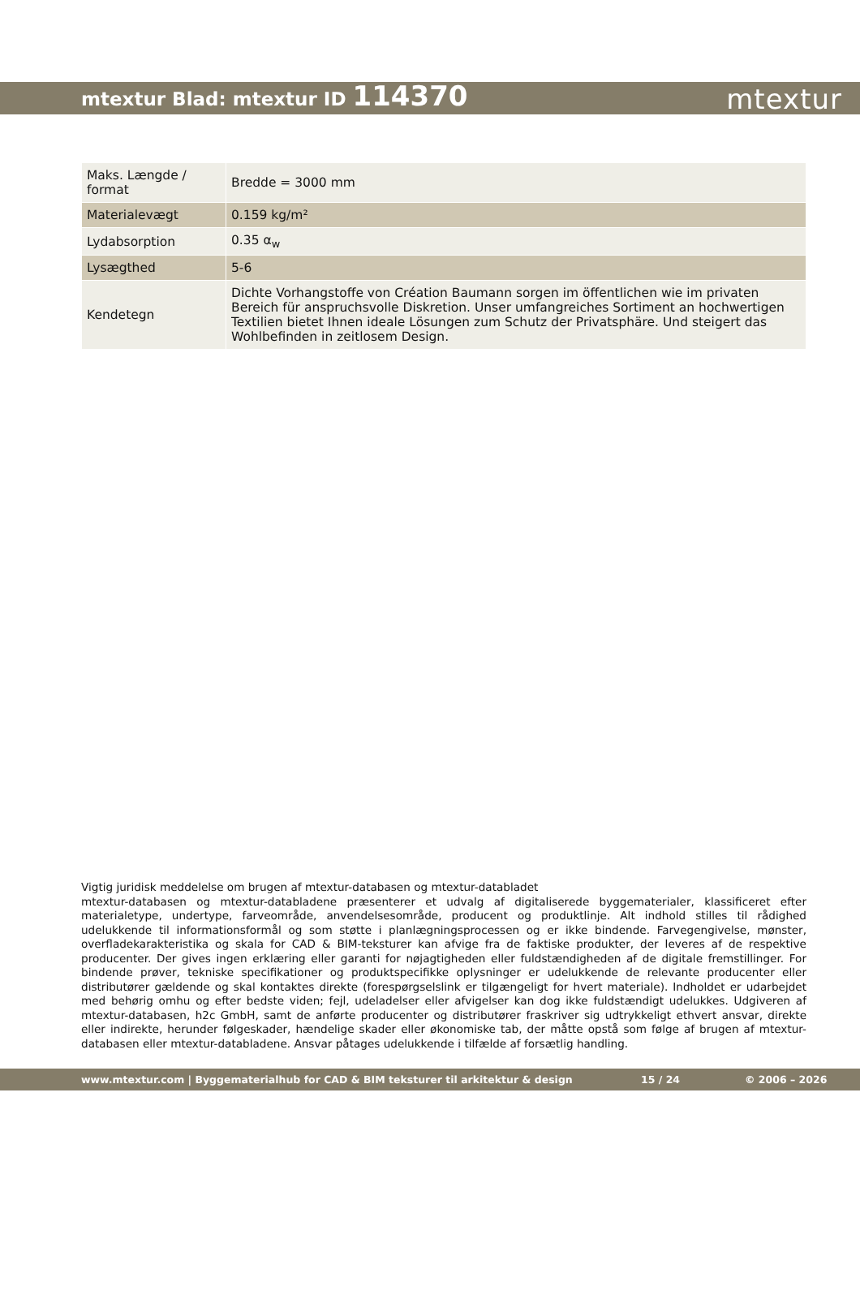mtextur Blad: mtextur ID 114370
mtextur
| Maks. Længde / format | Bredde = 3000 mm |
| Materialevægt | 0.159 kg/m² |
| Lydabsorption | 0.35 α<sub>w</sub> |
| Lysægthed | 5-6 |
| Kendetegn | Dichte Vorhangstoffe von Création Baumann sorgen im öffentlichen wie im privaten Bereich für anspruchsvolle Diskretion. Unser umfangreiches Sortiment an hochwertigen Textilien bietet Ihnen ideale Lösungen zum Schutz der Privatsphäre. Und steigert das Wohlbefinden in zeitlosem Design. |
Vigtig juridisk meddelelse om brugen af mtextur-databasen og mtextur-databladet
mtextur-databasen og mtextur-databladene præsenterer et udvalg af digitaliserede byggematerialer, klassificeret efter materialetype, undertype, farveområde, anvendelsesområde, producent og produktlinje. Alt indhold stilles til rådighed udelukkende til informationsformål og som støtte i planlægningsprocessen og er ikke bindende. Farvegengivelse, mønster, overfladekarakteristika og skala for CAD & BIM-teksturer kan afvige fra de faktiske produkter, der leveres af de respektive producenter. Der gives ingen erklæring eller garanti for nøjagtigheden eller fuldstændigheden af de digitale fremstillinger. For bindende prøver, tekniske specifikationer og produktspecifikke oplysninger er udelukkende de relevante producenter eller distributører gældende og skal kontaktes direkte (forespørgselslink er tilgængeligt for hvert materiale). Indholdet er udarbejdet med behørig omhu og efter bedste viden; fejl, udeladelser eller afvigelser kan dog ikke fuldstændigt udelukkes. Udgiveren af mtextur-databasen, h2c GmbH, samt de anførte producenter og distributører fraskriver sig udtrykkeligt ethvert ansvar, direkte eller indirekte, herunder følgeskader, hændelige skader eller økonomiske tab, der måtte opstå som følge af brugen af mtextur-databasen eller mtextur-databladene. Ansvar påtages udelukkende i tilfælde af forsætlig handling.
www.mtextur.com | Byggematerialhub for CAD & BIM teksturer til arkitektur & design 15 / 24 © 2006 – 2026